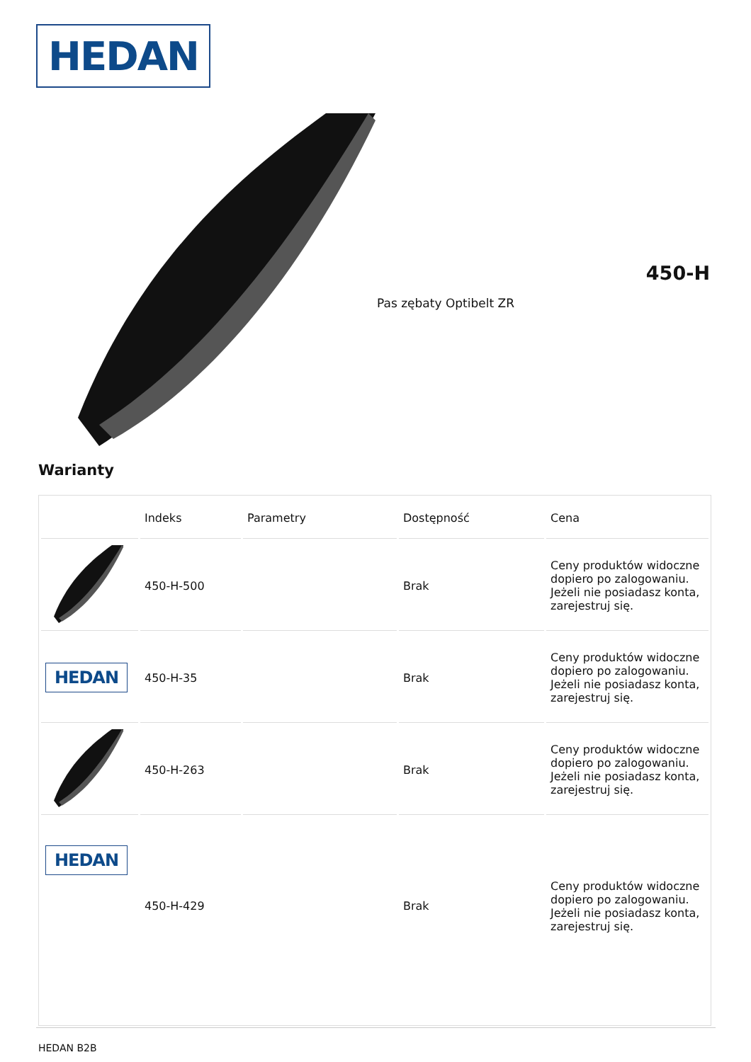HEDAN
450-H
Pas zębaty Optibelt ZR
Warianty
| | Indeks | Parametry | Dostępność | Cena |
| --- | --- | --- | --- | --- |
| | 450-H-500 | | Brak | Ceny produktów widoczne dopiero po zalogowaniu. Jeżeli nie posiadasz konta, zarejestruj się. |
| HEDAN | 450-H-35 | | Brak | Ceny produktów widoczne dopiero po zalogowaniu. Jeżeli nie posiadasz konta, zarejestruj się. |
| | 450-H-263 | | Brak | Ceny produktów widoczne dopiero po zalogowaniu. Jeżeli nie posiadasz konta, zarejestruj się. |
| HEDAN | 450-H-429 | | Brak | Ceny produktów widoczne dopiero po zalogowaniu. Jeżeli nie posiadasz konta, zarejestruj się. |
HEDAN B2B